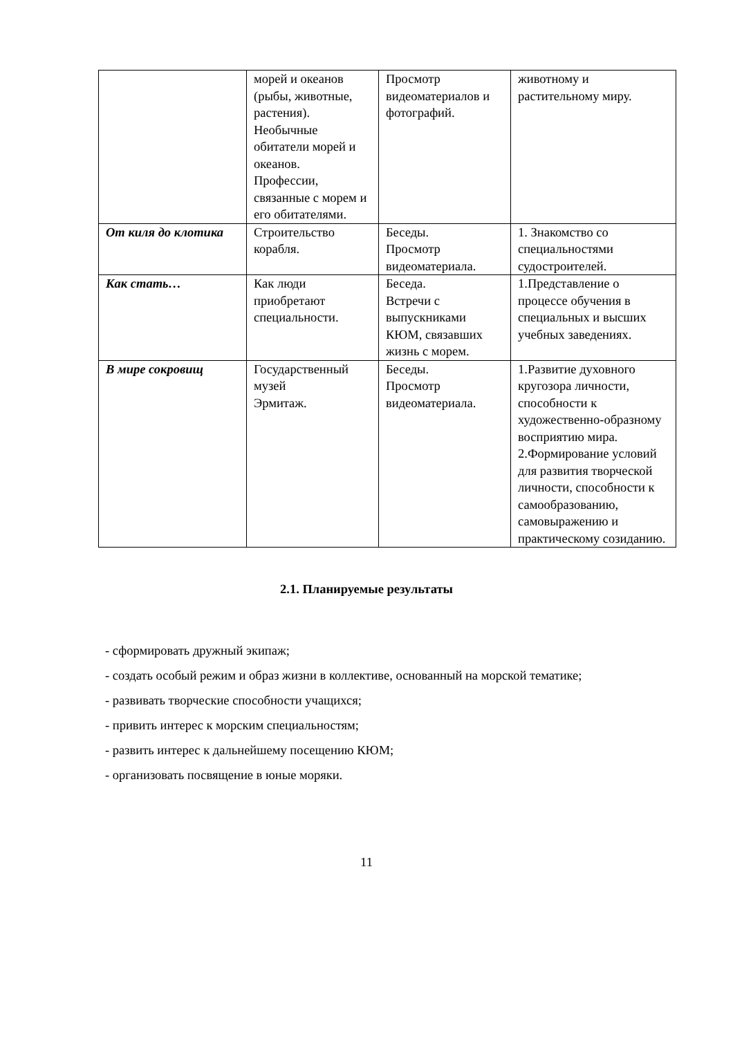| | морей и океанов (рыбы, животные, растения). Необычные обитатели морей и океанов. Профессии, связанные с морем и его обитателями. | Просмотр видеоматериалов и фотографий. | животному и растительному миру. |
| От киля до клотика | Строительство корабля. | Беседы. Просмотр видеоматериала. | 1. Знакомство со специальностями судостроителей. |
| Как стать… | Как люди приобретают специальности. | Беседа. Встречи с выпускниками КЮМ, связавших жизнь с морем. | 1.Представление о процессе обучения в специальных и высших учебных заведениях. |
| В мире сокровищ | Государственный музей Эрмитаж. | Беседы. Просмотр видеоматериала. | 1.Развитие духовного кругозора личности, способности к художественно-образному восприятию мира. 2.Формирование условий для развития творческой личности, способности к самообразованию, самовыражению и практическому созиданию. |
2.1. Планируемые результаты
- сформировать дружный экипаж;
- создать особый режим и образ жизни в коллективе, основанный на морской тематике;
- развивать творческие способности учащихся;
- привить интерес к морским специальностям;
- развить интерес к дальнейшему посещению КЮМ;
- организовать посвящение в юные моряки.
11